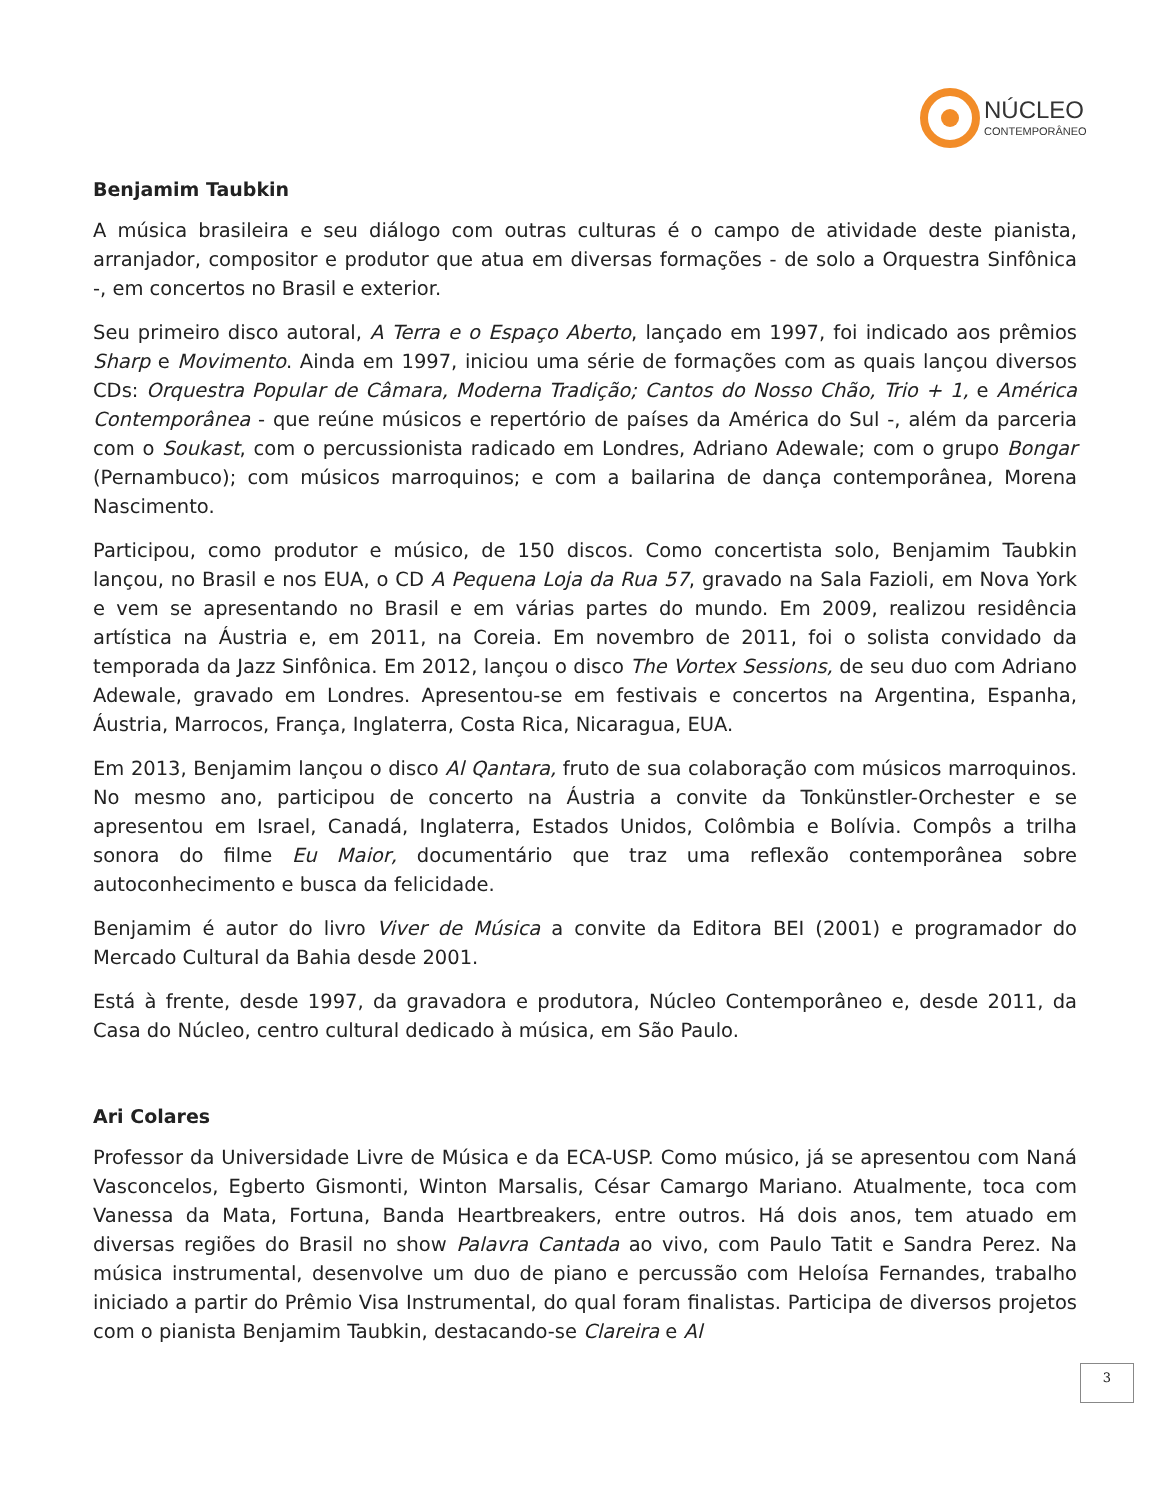NÚCLEO
CONTEMPORÂNEO
Benjamim Taubkin
A música brasileira e seu diálogo com outras culturas é o campo de atividade deste pianista, arranjador, compositor e produtor que atua em diversas formações - de solo a Orquestra Sinfônica -, em concertos no Brasil e exterior.
Seu primeiro disco autoral, A Terra e o Espaço Aberto, lançado em 1997, foi indicado aos prêmios Sharp e Movimento. Ainda em 1997, iniciou uma série de formações com as quais lançou diversos CDs: Orquestra Popular de Câmara, Moderna Tradição; Cantos do Nosso Chão, Trio + 1, e América Contemporânea - que reúne músicos e repertório de países da América do Sul -, além da parceria com o Soukast, com o percussionista radicado em Londres, Adriano Adewale; com o grupo Bongar (Pernambuco); com músicos marroquinos; e com a bailarina de dança contemporânea, Morena Nascimento.
Participou, como produtor e músico, de 150 discos. Como concertista solo, Benjamim Taubkin lançou, no Brasil e nos EUA, o CD A Pequena Loja da Rua 57, gravado na Sala Fazioli, em Nova York e vem se apresentando no Brasil e em várias partes do mundo. Em 2009, realizou residência artística na Áustria e, em 2011, na Coreia. Em novembro de 2011, foi o solista convidado da temporada da Jazz Sinfônica. Em 2012, lançou o disco The Vortex Sessions, de seu duo com Adriano Adewale, gravado em Londres. Apresentou-se em festivais e concertos na Argentina, Espanha, Áustria, Marrocos, França, Inglaterra, Costa Rica, Nicaragua, EUA.
Em 2013, Benjamim lançou o disco Al Qantara, fruto de sua colaboração com músicos marroquinos. No mesmo ano, participou de concerto na Áustria a convite da Tonkünstler-Orchester e se apresentou em Israel, Canadá, Inglaterra, Estados Unidos, Colômbia e Bolívia. Compôs a trilha sonora do filme Eu Maior, documentário que traz uma reflexão contemporânea sobre autoconhecimento e busca da felicidade.
Benjamim é autor do livro Viver de Música a convite da Editora BEI (2001) e programador do Mercado Cultural da Bahia desde 2001.
Está à frente, desde 1997, da gravadora e produtora, Núcleo Contemporâneo e, desde 2011, da Casa do Núcleo, centro cultural dedicado à música, em São Paulo.
Ari Colares
Professor da Universidade Livre de Música e da ECA-USP. Como músico, já se apresentou com Naná Vasconcelos, Egberto Gismonti, Winton Marsalis, César Camargo Mariano. Atualmente, toca com Vanessa da Mata, Fortuna, Banda Heartbreakers, entre outros. Há dois anos, tem atuado em diversas regiões do Brasil no show Palavra Cantada ao vivo, com Paulo Tatit e Sandra Perez. Na música instrumental, desenvolve um duo de piano e percussão com Heloísa Fernandes, trabalho iniciado a partir do Prêmio Visa Instrumental, do qual foram finalistas. Participa de diversos projetos com o pianista Benjamim Taubkin, destacando-se Clareira e Al
3